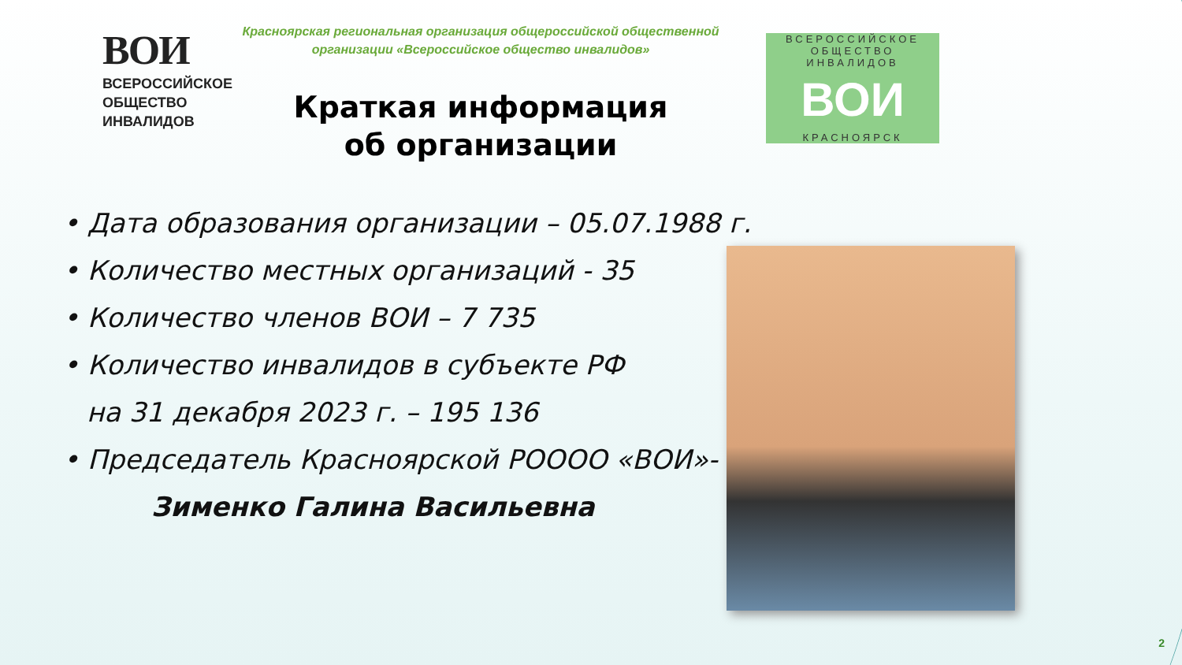ВОИ
ВСЕРОССИЙСКОЕ
ОБЩЕСТВО
ИНВАЛИДОВ
Красноярская региональная организация общероссийской общественной организации «Всероссийское общество инвалидов»
Краткая информация
об организации
ВСЕРОССИЙСКОЕ
ОБЩЕСТВО ИНВАЛИДОВ
ВОИ
КРАСНОЯРСК
• Дата образования организации – 05.07.1988 г.
• Количество местных организаций - 35
• Количество членов ВОИ – 7 735
• Количество инвалидов в субъекте РФ
на 31 декабря 2023 г. – 195 136
• Председатель Красноярской РОООО «ВОИ»-
Зименко Галина Васильевна
2